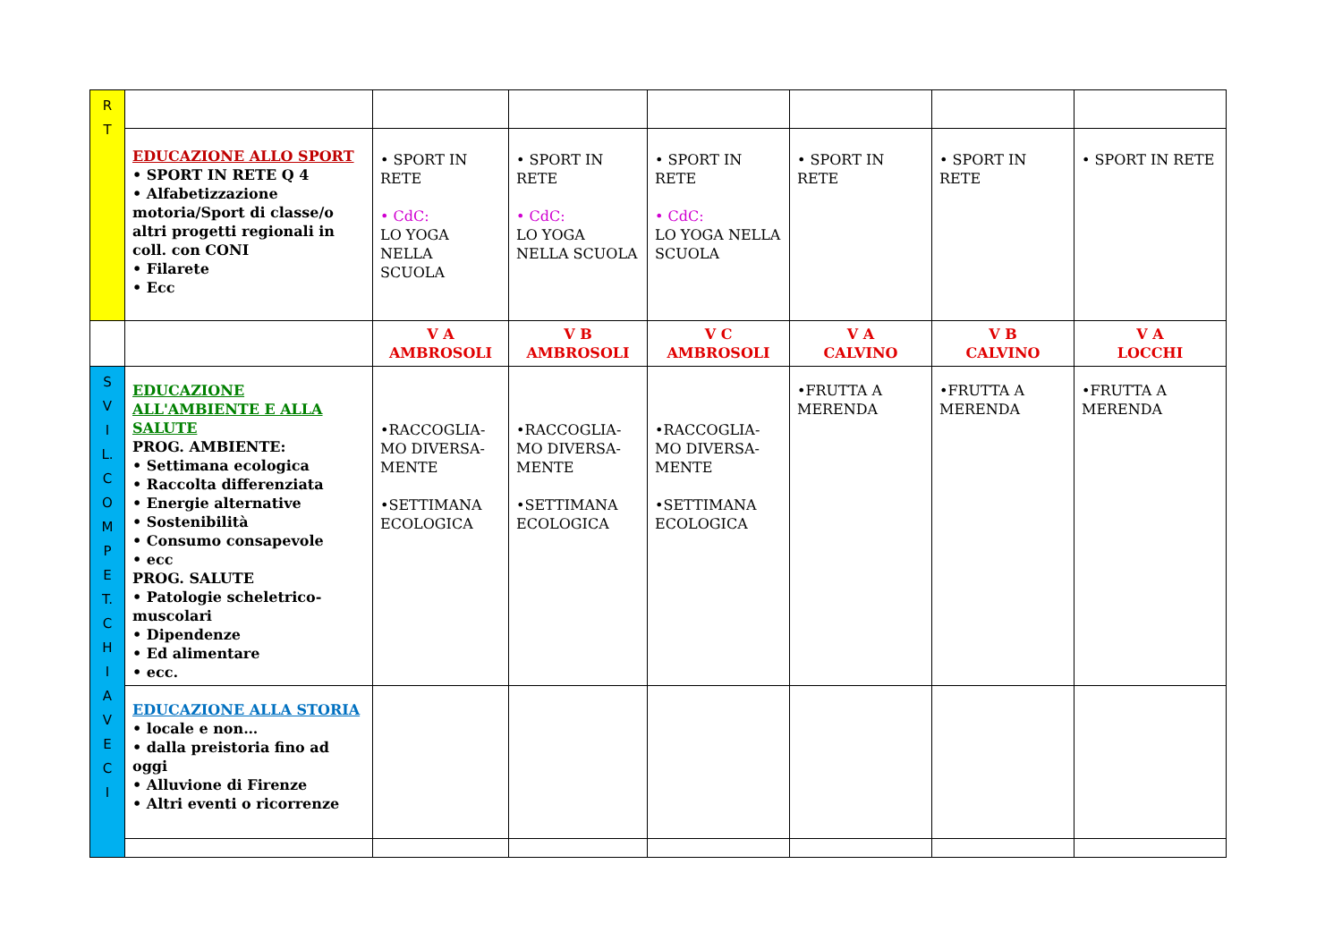| R T | | | | | | | |
| | EDUCAZIONE ALLO SPORT • SPORT IN RETE Q 4 • Alfabetizzazione motoria/Sport di classe/o altri progetti regionali in coll. con CONI • Filarete • Ecc | • SPORT IN RETE • CdC: LO YOGA NELLA SCUOLA | • SPORT IN RETE • CdC: LO YOGA NELLA SCUOLA | • SPORT IN RETE • CdC: LO YOGA NELLA SCUOLA | • SPORT IN RETE | • SPORT IN RETE | • SPORT IN RETE |
| | | V A AMBROSOLI | V B AMBROSOLI | V C AMBROSOLI | V A CALVINO | V B CALVINO | V A LOCCHI |
| S V I L. C O M P E T. C H I A V E C I | EDUCAZIONE ALL'AMBIENTE E ALLA SALUTE PROG. AMBIENTE: • Settimana ecologica • Raccolta differenziata • Energie alternative • Sostenibilità • Consumo consapevole • ecc PROG. SALUTE • Patologie scheletrico-muscolari • Dipendenze • Ed alimentare • ecc. | •RACCOGLIA-MO DIVERSA-MENTE •SETTIMANA ECOLOGICA | •RACCOGLIA-MO DIVERSA-MENTE •SETTIMANA ECOLOGICA | •RACCOGLIA-MO DIVERSA-MENTE •SETTIMANA ECOLOGICA | •FRUTTA A MERENDA | •FRUTTA A MERENDA | •FRUTTA A MERENDA |
| | EDUCAZIONE ALLA STORIA • locale e non… • dalla preistoria fino ad oggi • Alluvione di Firenze • Altri eventi o ricorrenze | | | | | | |